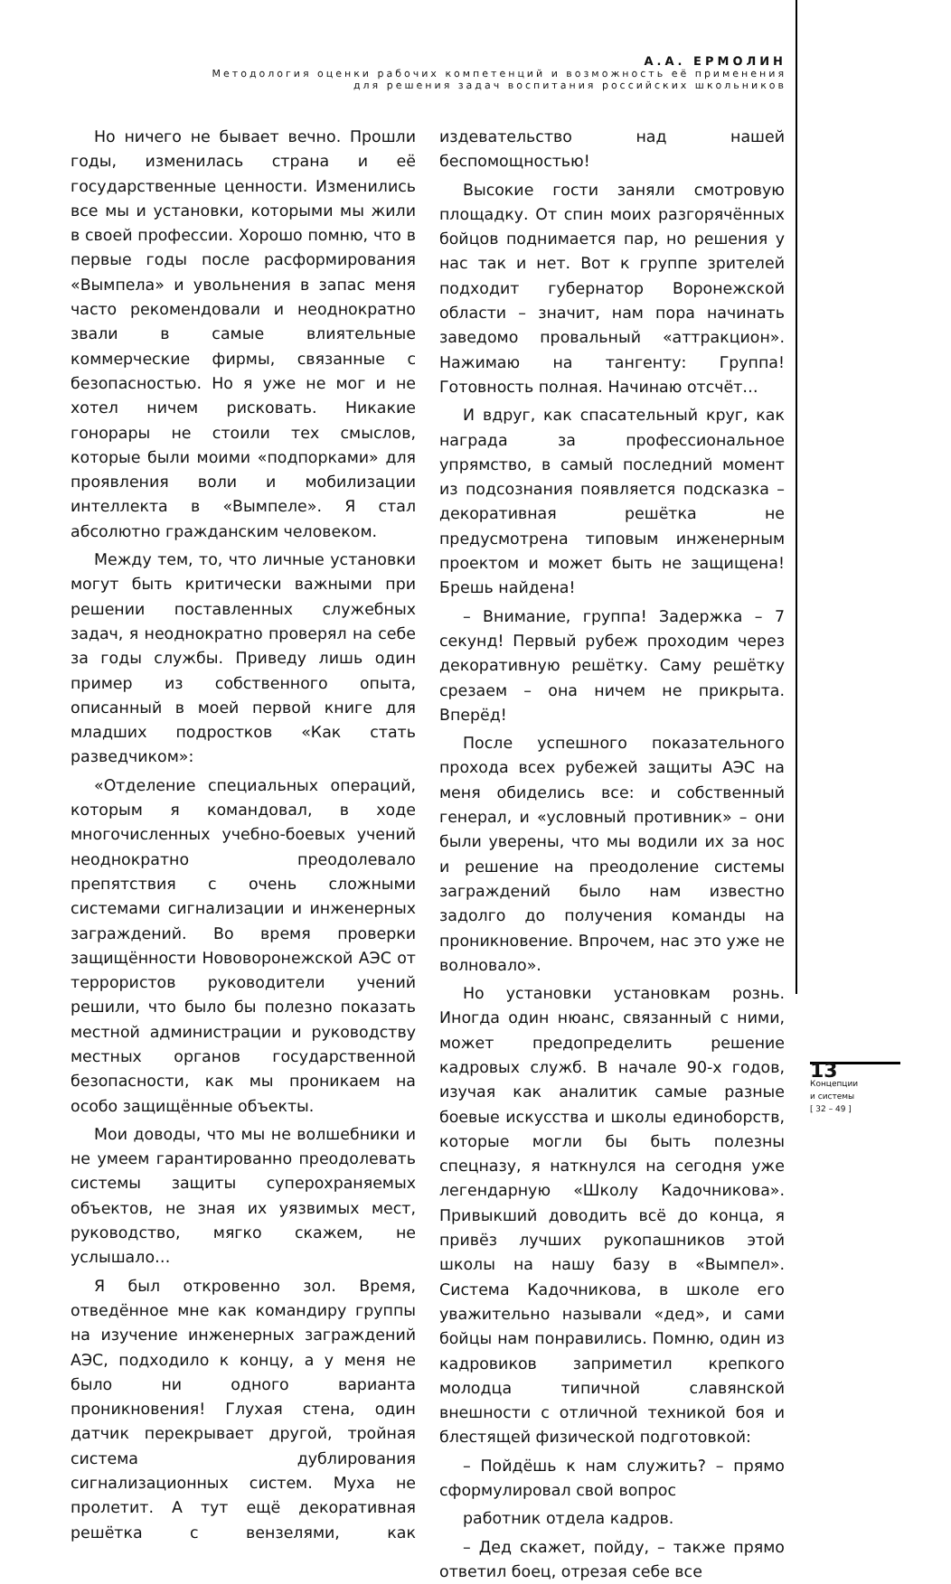А.А. ЕРМОЛИН
Методология оценки рабочих компетенций и возможность её применения
для решения задач воспитания российских школьников
Но ничего не бывает вечно. Прошли годы, изменилась страна и её государственные ценности. Изменились все мы и установки, которыми мы жили в своей профессии. Хорошо помню, что в первые годы после расформирования «Вымпела» и увольнения в запас меня часто рекомендовали и неоднократно звали в самые влиятельные коммерческие фирмы, связанные с безопасностью. Но я уже не мог и не хотел ничем рисковать. Никакие гонорары не стоили тех смыслов, которые были моими «подпорками» для проявления воли и мобилизации интеллекта в «Вымпеле». Я стал абсолютно гражданским человеком.
Между тем, то, что личные установки могут быть критически важными при решении поставленных служебных задач, я неоднократно проверял на себе за годы службы. Приведу лишь один пример из собственного опыта, описанный в моей первой книге для младших подростков «Как стать разведчиком»:
«Отделение специальных операций, которым я командовал, в ходе многочисленных учебно-боевых учений неоднократно преодолевало препятствия с очень сложными системами сигнализации и инженерных заграждений. Во время проверки защищённости Нововоронежской АЭС от террористов руководители учений решили, что было бы полезно показать местной администрации и руководству местных органов государственной безопасности, как мы проникаем на особо защищённые объекты.
Мои доводы, что мы не волшебники и не умеем гарантированно преодолевать системы защиты суперохраняемых объектов, не зная их уязвимых мест, руководство, мягко скажем, не услышало…
Я был откровенно зол. Время, отведённое мне как командиру группы на изучение инженерных заграждений АЭС, подходило к концу, а у меня не было ни одного варианта проникновения! Глухая стена, один датчик перекрывает другой, тройная система дублирования сигнализационных систем. Муха не пролетит. А тут ещё декоративная решётка с вензелями, как издевательство над нашей беспомощностью!
Высокие гости заняли смотровую площадку. От спин моих разгорячённых бойцов поднимается пар, но решения у нас так и нет. Вот к группе зрителей подходит губернатор Воронежской области – значит, нам пора начинать заведомо провальный «аттракцион». Нажимаю на тангенту: Группа! Готовность полная. Начинаю отсчёт…
И вдруг, как спасательный круг, как награда за профессиональное упрямство, в самый последний момент из подсознания появляется подсказка – декоративная решётка не предусмотрена типовым инженерным проектом и может быть не защищена! Брешь найдена!
– Внимание, группа! Задержка – 7 секунд! Первый рубеж проходим через декоративную решётку. Саму решётку срезаем – она ничем не прикрыта. Вперёд!
После успешного показательного прохода всех рубежей защиты АЭС на меня обиделись все: и собственный генерал, и «условный противник» – они были уверены, что мы водили их за нос и решение на преодоление системы заграждений было нам известно задолго до получения команды на проникновение. Впрочем, нас это уже не волновало».
Но установки установкам рознь. Иногда один нюанс, связанный с ними, может предопределить решение кадровых служб. В начале 90-х годов, изучая как аналитик самые разные боевые искусства и школы единоборств, которые могли бы быть полезны спецназу, я наткнулся на сегодня уже легендарную «Школу Кадочникова». Привыкший доводить всё до конца, я привёз лучших рукопашников этой школы на нашу базу в «Вымпел». Система Кадочникова, в школе его уважительно называли «дед», и сами бойцы нам понравились. Помню, один из кадровиков заприметил крепкого молодца типичной славянской внешности с отличной техникой боя и блестящей физической подготовкой:
– Пойдёшь к нам служить? – прямо сформулировал свой вопрос
работник отдела кадров.
– Дед скажет, пойду, – также прямо ответил боец, отрезая себе все
13
Концепции
и системы
[ 32 – 49 ]